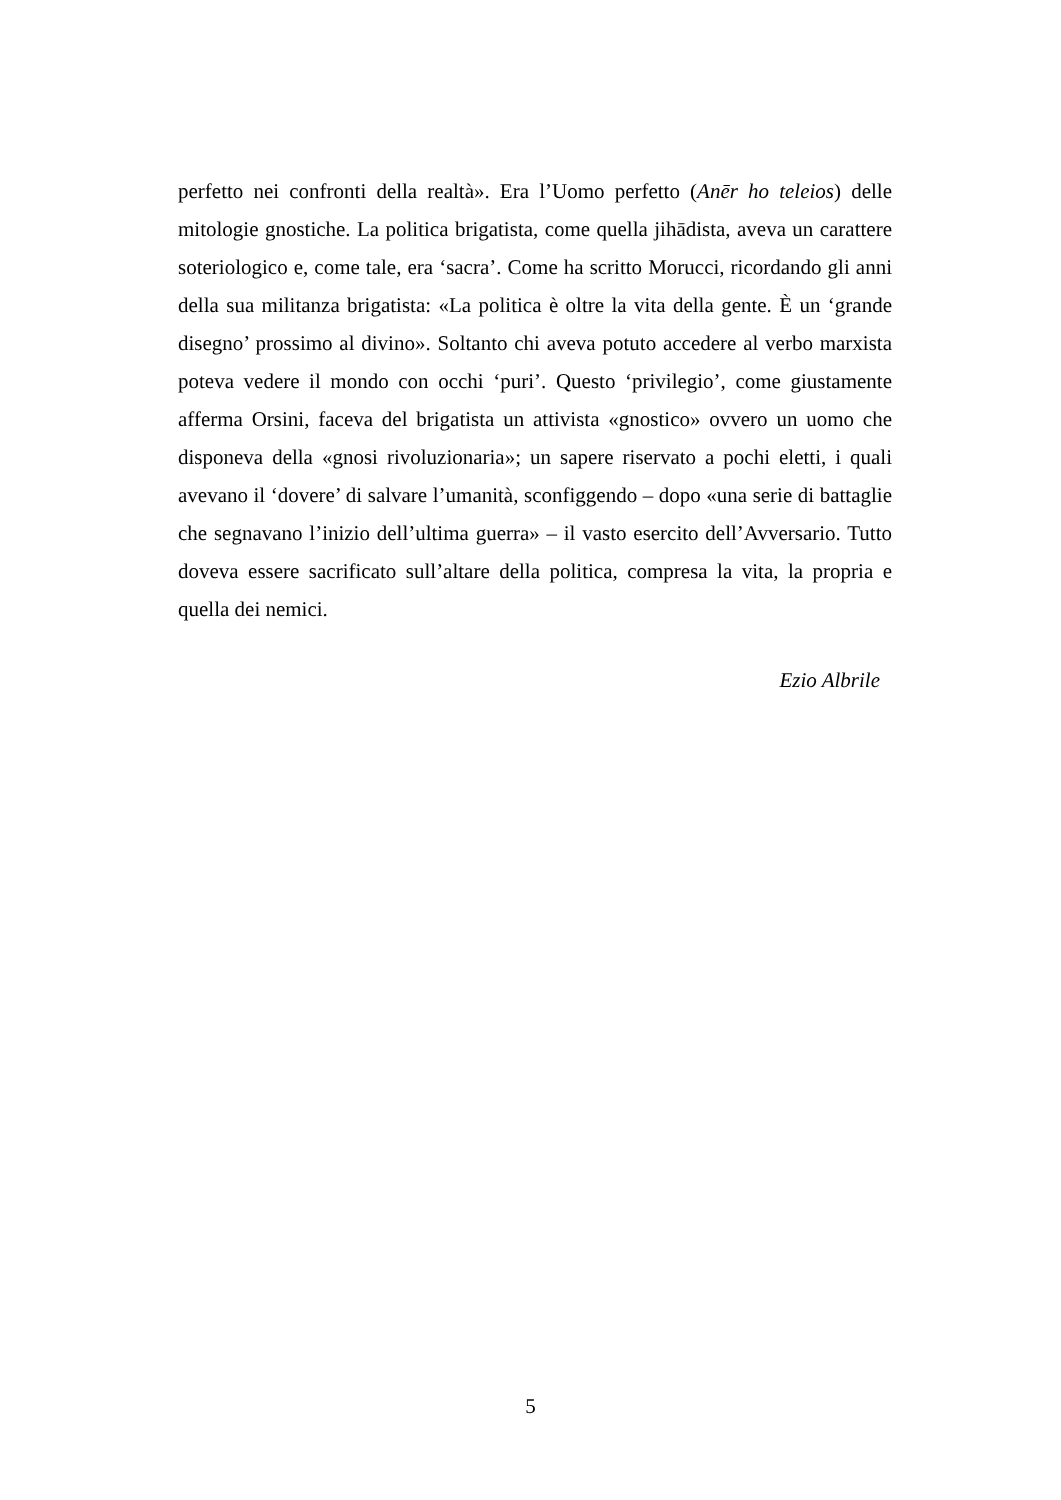perfetto nei confronti della realtà». Era l’Uomo perfetto (Anēr ho teleios) delle mitologie gnostiche. La politica brigatista, come quella jihādista, aveva un carattere soteriologico e, come tale, era ‘sacra’. Come ha scritto Morucci, ricordando gli anni della sua militanza brigatista: «La politica è oltre la vita della gente. È un ‘grande disegno’ prossimo al divino». Soltanto chi aveva potuto accedere al verbo marxista poteva vedere il mondo con occhi ‘puri’. Questo ‘privilegio’, come giustamente afferma Orsini, faceva del brigatista un attivista «gnostico» ovvero un uomo che disponeva della «gnosi rivoluzionaria»; un sapere riservato a pochi eletti, i quali avevano il ‘dovere’ di salvare l’umanità, sconfiggendo – dopo «una serie di battaglie che segnavano l’inizio dell’ultima guerra» – il vasto esercito dell’Avversario. Tutto doveva essere sacrificato sull’altare della politica, compresa la vita, la propria e quella dei nemici.
Ezio Albrile
5